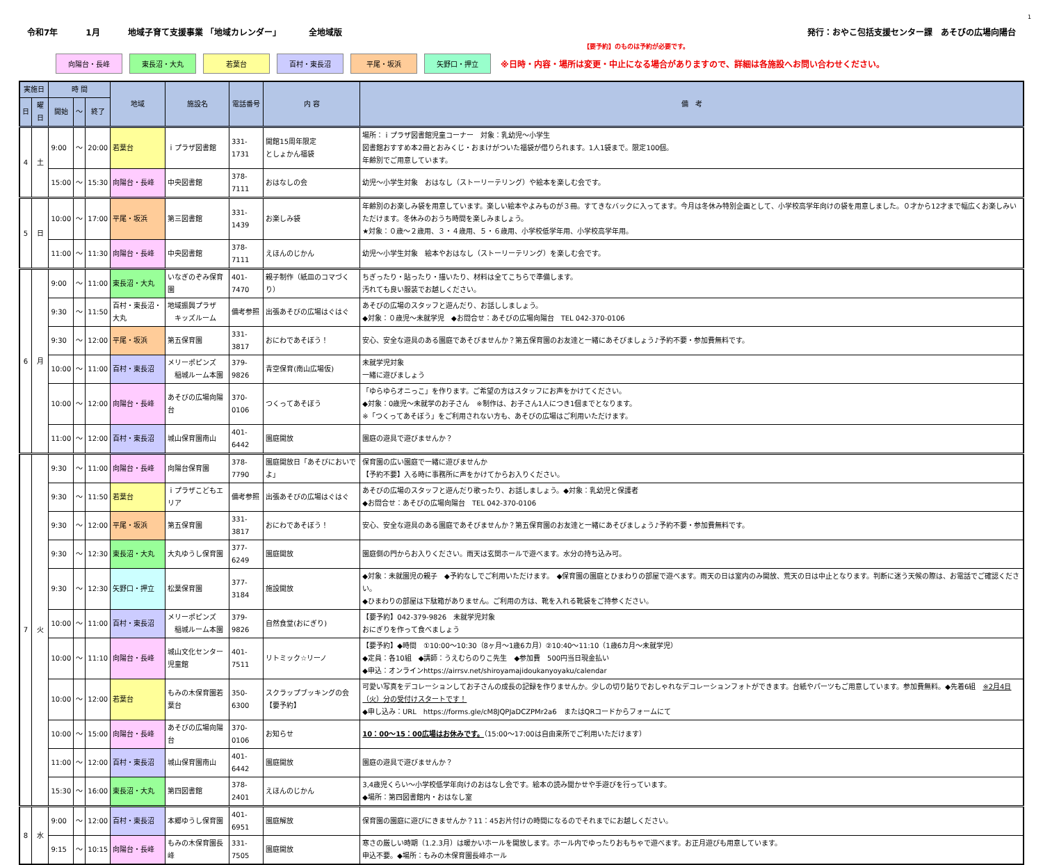1
令和7年 1月 地域子育て支援事業 「地域カレンダー」 全地域版
発行：おやこ包括支援センター課　あそびの広場向陽台
【要予約】のものは予約が必要です。
向陽台・長峰 東長沼・大丸 若葉台 百村・東長沼 平尾・坂浜 矢野口・押立
※日時・内容・場所は変更・中止になる場合がありますので、詳細は各施設へお問い合わせください。
| 実施日 | | 時 間 | | | 地域 | 施設名 | 電話番号 | 内 容 | 備 考 |
| --- | --- | --- | --- | --- | --- | --- | --- | --- | --- |
| 日 | 曜日 | 開始 | ～ | 終了 | | | | | |
| 4 | 土 | 9:00 | ～ | 20:00 | 若葉台 | ｉプラザ図書館 | 331-1731 | 開館15周年限定 としょかん福袋 | 場所：ｉプラザ図書館児童コーナー 対象：乳幼児～小学生 図書館おすすめ本2冊とおみくじ・おまけがついた福袋が借りられます。1人1袋まで。限定100個。 年齢別でご用意しています。 |
| | | 15:00 | ～ | 15:30 | 向陽台・長峰 | 中央図書館 | 378-7111 | おはなしの会 | 幼児～小学生対象 おはなし（ストーリーテリング）や絵本を楽しむ会です。 |
| 5 | 日 | 10:00 | ～ | 17:00 | 平尾・坂浜 | 第三図書館 | 331-1439 | お楽しみ袋 | 年齢別のお楽しみ袋を用意しています。楽しい絵本やよみものが３冊。すてきなバックに入ってます。今月は冬休み特別企画として、小学校高学年向けの袋を用意しました。０才から12才まで幅広くお楽しみいただけます。冬休みのおうち時間を楽しみましょう。 ★対象：０歳～２歳用、３・４歳用、５・６歳用、小学校低学年用、小学校高学年用。 |
| | | 11:00 | ～ | 11:30 | 向陽台・長峰 | 中央図書館 | 378-7111 | えほんのじかん | 幼児～小学生対象 絵本やおはなし（ストーリーテリング）を楽しむ会です。 |
| 6 | 月 | 9:00 | ～ | 11:00 | 東長沼・大丸 | いなぎのぞみ保育園 | 401-7470 | 親子制作（紙皿のコマづくり） | ちぎったり・貼ったり・描いたり、材料は全てこちらで準備します。 汚れても良い服装でお越しください。 |
| | | 9:30 | ～ | 11:50 | 百村・東長沼・大丸 | 地域振興プラザ キッズルーム | 備考参照 | 出張あそびの広場はぐはぐ | あそびの広場のスタッフと遊んだり、お話ししましょう。 ◆対象：０歳児～未就学児 ◆お問合せ：あそびの広場向陽台 TEL 042-370-0106 |
| | | 9:30 | ～ | 12:00 | 平尾・坂浜 | 第五保育園 | 331-3817 | おにわであそぼう！ | 安心、安全な遊具のある園庭であそびませんか？第五保育園のお友達と一緒にあそびましょう♪予約不要・参加費無料です。 |
| | | 10:00 | ～ | 11:00 | 百村・東長沼 | メリーポピンズ 稲城ルーム本園 | 379-9826 | 青空保育(南山広場仮) | 未就学児対象 一緒に遊びましょう |
| | | 10:00 | ～ | 12:00 | 向陽台・長峰 | あそびの広場向陽台 | 370-0106 | つくってあそぼう | 「ゆらゆらオニっこ」を作ります。ご希望の方はスタッフにお声をかけてください。 ◆対象：0歳児～未就学のお子さん ※制作は、お子さん1人につき1個までとなります。 ※「つくってあそぼう」をご利用されない方も、あそびの広場はご利用いただけます。 |
| | | 11:00 | ～ | 12:00 | 百村・東長沼 | 城山保育園南山 | 401-6442 | 園庭開放 | 園庭の遊具で遊びませんか？ |
| 7 | 火 | 9:30 | ～ | 11:00 | 向陽台・長峰 | 向陽台保育園 | 378-7790 | 園庭開放日「あそびにおいでよ」 | 保育園の広い園庭で一緒に遊びませんか 【予約不要】入る時に事務所に声をかけてからお入りください。 |
| | | 9:30 | ～ | 11:50 | 若葉台 | ｉプラザこどもエリア | 備考参照 | 出張あそびの広場はぐはぐ | あそびの広場のスタッフと遊んだり歌ったり、お話しましょう。◆対象：乳幼児と保護者 ◆お問合せ：あそびの広場向陽台 TEL 042-370-0106 |
| | | 9:30 | ～ | 12:00 | 平尾・坂浜 | 第五保育園 | 331-3817 | おにわであそぼう！ | 安心、安全な遊具のある園庭であそびませんか？第五保育園のお友達と一緒にあそびましょう♪予約不要・参加費無料です。 |
| | | 9:30 | ～ | 12:30 | 東長沼・大丸 | 大丸ゆうし保育園 | 377-6249 | 園庭開放 | 園庭側の門からお入りください。雨天は玄関ホールで遊べます。水分の持ち込み可。 |
| | | 9:30 | ～ | 12:30 | 矢野口・押立 | 松葉保育園 | 377-3184 | 施設開放 | ◆対象：未就園児の親子 ◆予約なしでご利用いただけます。 ◆保育園の園庭とひまわりの部屋で遊べます。雨天の日は室内のみ開放、荒天の日は中止となります。判断に迷う天候の際は、お電話でご確認ください。 ◆ひまわりの部屋は下駄箱がありません。ご利用の方は、靴を入れる靴袋をご持参ください。 |
| | | 10:00 | ～ | 11:00 | 百村・東長沼 | メリーポピンズ 稲城ルーム本園 | 379-9826 | 自然食堂(おにぎり) | 【要予約】042-379-9826 未就学児対象 おにぎりを作って食べましょう |
| | | 10:00 | ～ | 11:10 | 向陽台・長峰 | 城山文化センター児童館 | 401-7511 | リトミック☆リーノ | 【要予約】◆時間 ①10:00～10:30（8ヶ月～1歳6カ月）②10:40～11:10（1歳6カ月～未就学児） ◆定員：各10組 ◆講師：うえむらのりこ先生 ◆参加費 500円当日現金払い ◆申込：オンラインhttps://airrsv.net/shiroyamajidoukanyoyaku/calendar |
| | | 10:00 | ～ | 12:00 | 若葉台 | もみの木保育園若葉台 | 350-6300 | スクラップブッキングの会【要予約】 | 可愛い写真をデコレーションしてお子さんの成長の記録を作りませんか。少しの切り貼りでおしゃれなデコレーションフォトができます。台紙やパーツもご用意しています。参加費無料。◆先着6組 ※2月4日（火）分の受付けスタートです！ ◆申し込み：URL https://forms.gle/cM8JQPJaDCZPMr2a6 またはQRコードからフォームにて |
| | | 10:00 | ～ | 15:00 | 向陽台・長峰 | あそびの広場向陽台 | 370-0106 | お知らせ | 10：00～15：00広場はお休みです。 （15:00～17:00は自由来所でご利用いただけます） |
| | | 11:00 | ～ | 12:00 | 百村・東長沼 | 城山保育園南山 | 401-6442 | 園庭開放 | 園庭の遊具で遊びませんか？ |
| | | 15:30 | ～ | 16:00 | 東長沼・大丸 | 第四図書館 | 378-2401 | えほんのじかん | 3,4歳児くらい～小学校低学年向けのおはなし会です。絵本の読み聞かせや手遊びを行っています。 ◆場所：第四図書館内・おはなし室 |
| 8 | 水 | 9:00 | ～ | 12:00 | 百村・東長沼 | 本郷ゆうし保育園 | 401-6951 | 園庭解放 | 保育園の園庭に遊びにきませんか？11：45お片付けの時間になるのでそれまでにお越しください。 |
| | | 9:15 | ～ | 10:15 | 向陽台・長峰 | もみの木保育園長峰 | 331-7505 | 園庭開放 | 寒さの厳しい時期（1.2.3月）は暖かいホールを開放します。ホール内でゆったりおもちゃで遊べます。お正月遊びも用意しています。 申込不要。◆場所：もみの木保育園長峰ホール |